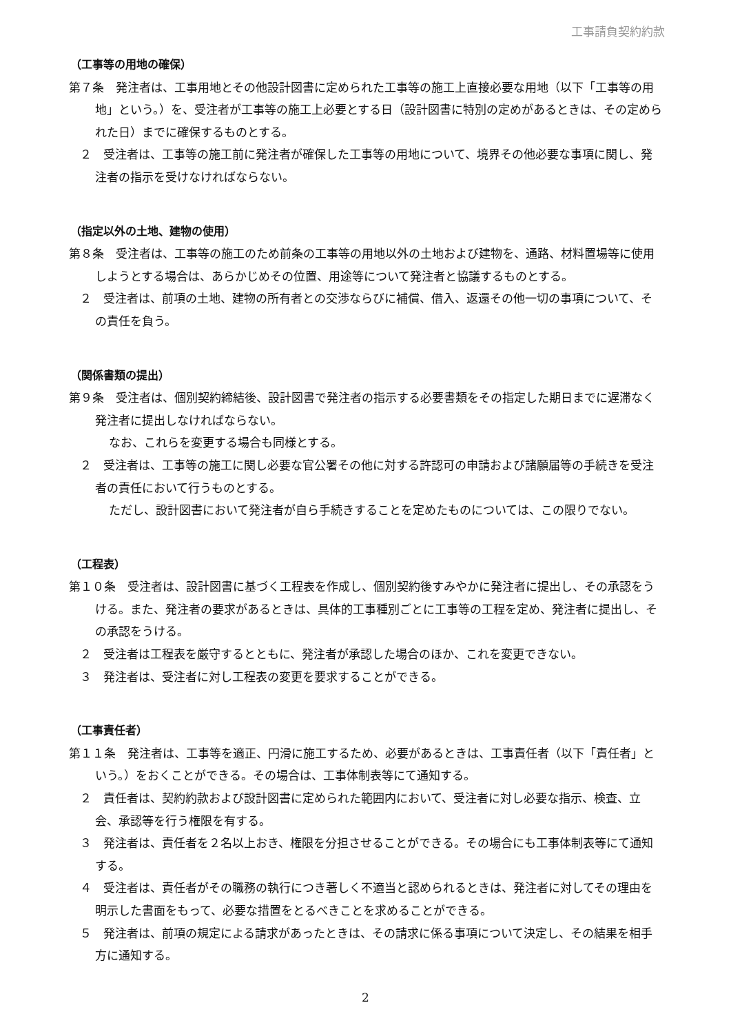工事請負契約約款
（工事等の用地の確保）
第７条　発注者は、工事用地とその他設計図書に定められた工事等の施工上直接必要な用地（以下「工事等の用地」という。）を、受注者が工事等の施工上必要とする日（設計図書に特別の定めがあるときは、その定められた日）までに確保するものとする。
２　受注者は、工事等の施工前に発注者が確保した工事等の用地について、境界その他必要な事項に関し、発注者の指示を受けなければならない。
（指定以外の土地、建物の使用）
第８条　受注者は、工事等の施工のため前条の工事等の用地以外の土地および建物を、通路、材料置場等に使用しようとする場合は、あらかじめその位置、用途等について発注者と協議するものとする。
２　受注者は、前項の土地、建物の所有者との交渉ならびに補償、借入、返還その他一切の事項について、その責任を負う。
（関係書類の提出）
第９条　受注者は、個別契約締結後、設計図書で発注者の指示する必要書類をその指定した期日までに遅滞なく発注者に提出しなければならない。
なお、これらを変更する場合も同様とする。
２　受注者は、工事等の施工に関し必要な官公署その他に対する許認可の申請および諸願届等の手続きを受注者の責任において行うものとする。
ただし、設計図書において発注者が自ら手続きすることを定めたものについては、この限りでない。
（工程表）
第１０条　受注者は、設計図書に基づく工程表を作成し、個別契約後すみやかに発注者に提出し、その承認をうける。また、発注者の要求があるときは、具体的工事種別ごとに工事等の工程を定め、発注者に提出し、その承認をうける。
２　受注者は工程表を厳守するとともに、発注者が承認した場合のほか、これを変更できない。
３　発注者は、受注者に対し工程表の変更を要求することができる。
（工事責任者）
第１１条　発注者は、工事等を適正、円滑に施工するため、必要があるときは、工事責任者（以下「責任者」という。）をおくことができる。その場合は、工事体制表等にて通知する。
２　責任者は、契約約款および設計図書に定められた範囲内において、受注者に対し必要な指示、検査、立会、承認等を行う権限を有する。
３　発注者は、責任者を２名以上おき、権限を分担させることができる。その場合にも工事体制表等にて通知する。
４　受注者は、責任者がその職務の執行につき著しく不適当と認められるときは、発注者に対してその理由を明示した書面をもって、必要な措置をとるべきことを求めることができる。
５　発注者は、前項の規定による請求があったときは、その請求に係る事項について決定し、その結果を相手方に通知する。
2